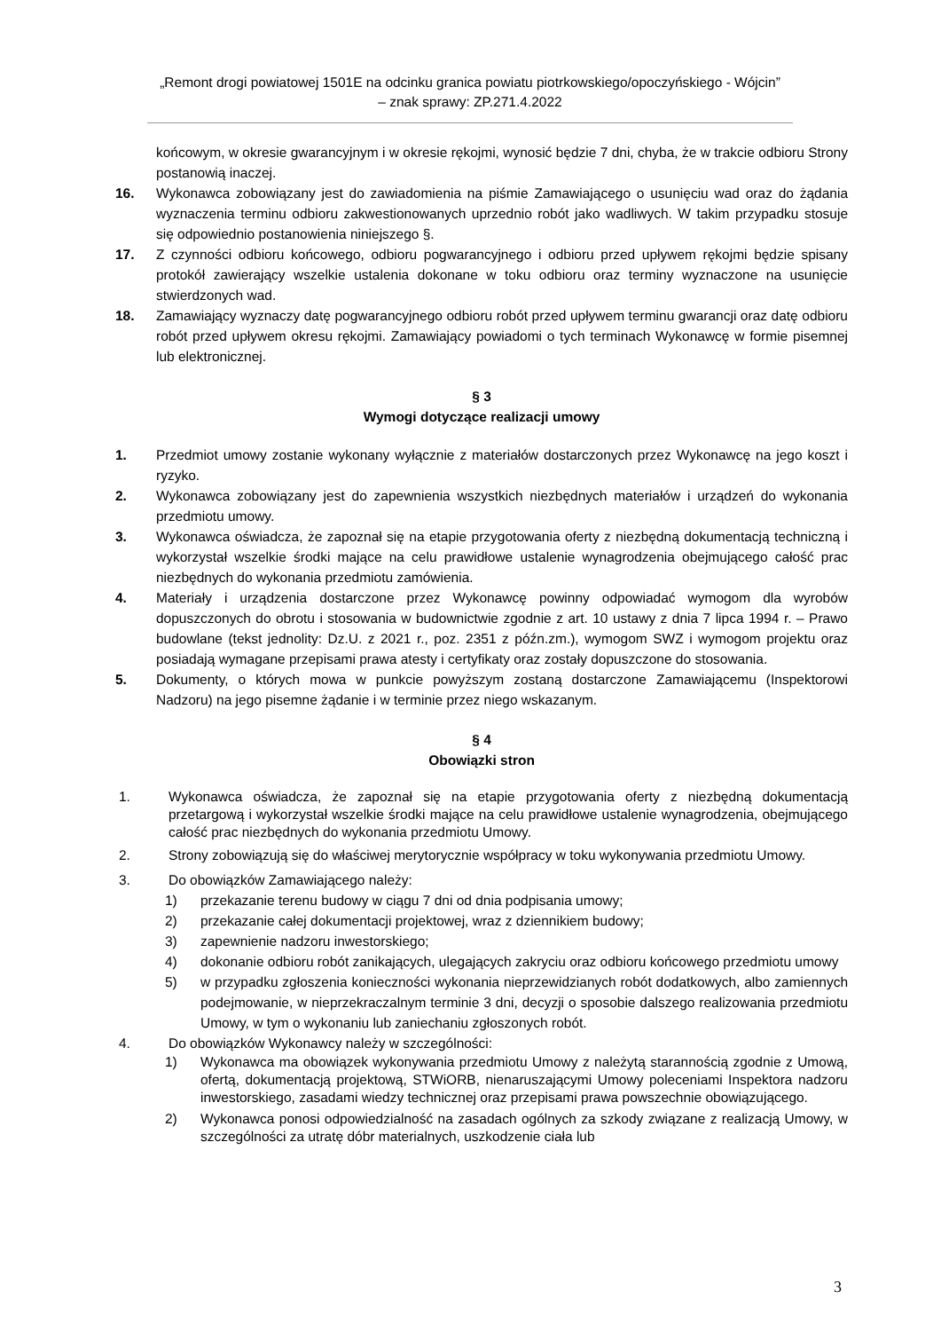„Remont drogi powiatowej 1501E na odcinku granica powiatu piotrkowskiego/opoczyńskiego - Wójcin”
– znak sprawy: ZP.271.4.2022
końcowym, w okresie gwarancyjnym i w okresie rękojmi, wynosić będzie 7 dni, chyba, że w trakcie odbioru Strony postanowią inaczej.
16. Wykonawca zobowiązany jest do zawiadomienia na piśmie Zamawiającego o usunięciu wad oraz do żądania wyznaczenia terminu odbioru zakwestionowanych uprzednio robót jako wadliwych. W takim przypadku stosuje się odpowiednio postanowienia niniejszego §.
17. Z czynności odbioru końcowego, odbioru pogwarancyjnego i odbioru przed upływem rękojmi będzie spisany protokół zawierający wszelkie ustalenia dokonane w toku odbioru oraz terminy wyznaczone na usunięcie stwierdzonych wad.
18. Zamawiający wyznaczy datę pogwarancyjnego odbioru robót przed upływem terminu gwarancji oraz datę odbioru robót przed upływem okresu rękojmi. Zamawiający powiadomi o tych terminach Wykonawcę w formie pisemnej lub elektronicznej.
§ 3
Wymogi dotyczące realizacji umowy
1. Przedmiot umowy zostanie wykonany wyłącznie z materiałów dostarczonych przez Wykonawcę na jego koszt i ryzyko.
2. Wykonawca zobowiązany jest do zapewnienia wszystkich niezbędnych materiałów i urządzeń do wykonania przedmiotu umowy.
3. Wykonawca oświadcza, że zapoznał się na etapie przygotowania oferty z niezbędną dokumentacją techniczną i wykorzystał wszelkie środki mające na celu prawidłowe ustalenie wynagrodzenia obejmującego całość prac niezbędnych do wykonania przedmiotu zamówienia.
4. Materiały i urządzenia dostarczone przez Wykonawcę powinny odpowiadać wymogom dla wyrobów dopuszczonych do obrotu i stosowania w budownictwie zgodnie z art. 10 ustawy z dnia 7 lipca 1994 r. – Prawo budowlane (tekst jednolity: Dz.U. z 2021 r., poz. 2351 z późn.zm.), wymogom SWZ i wymogom projektu oraz posiadają wymagane przepisami prawa atesty i certyfikaty oraz zostały dopuszczone do stosowania.
5. Dokumenty, o których mowa w punkcie powyższym zostaną dostarczone Zamawiającemu (Inspektorowi Nadzoru) na jego pisemne żądanie i w terminie przez niego wskazanym.
§ 4
Obowiązki stron
1. Wykonawca oświadcza, że zapoznał się na etapie przygotowania oferty z niezbędną dokumentacją przetargową i wykorzystał wszelkie środki mające na celu prawidłowe ustalenie wynagrodzenia, obejmującego całość prac niezbędnych do wykonania przedmiotu Umowy.
2. Strony zobowiązują się do właściwej merytorycznie współpracy w toku wykonywania przedmiotu Umowy.
3. Do obowiązków Zamawiającego należy:
1) przekazanie terenu budowy w ciągu 7 dni od dnia podpisania umowy;
2) przekazanie całej dokumentacji projektowej, wraz z dziennikiem budowy;
3) zapewnienie nadzoru inwestorskiego;
4) dokonanie odbioru robót zanikających, ulegających zakryciu oraz odbioru końcowego przedmiotu umowy
5) w przypadku zgłoszenia konieczności wykonania nieprzewidzianych robót dodatkowych, albo zamiennych podejmowanie, w nieprzekraczalnym terminie 3 dni, decyzji o sposobie dalszego realizowania przedmiotu Umowy, w tym o wykonaniu lub zaniechaniu zgłoszonych robót.
4. Do obowiązków Wykonawcy należy w szczególności:
1) Wykonawca ma obowiązek wykonywania przedmiotu Umowy z należytą starannością zgodnie z Umową, ofertą, dokumentacją projektową, STWiORB, nienaruszającymi Umowy poleceniami Inspektora nadzoru inwestorskiego, zasadami wiedzy technicznej oraz przepisami prawa powszechnie obowiązującego.
2) Wykonawca ponosi odpowiedzialność na zasadach ogólnych za szkody związane z realizacją Umowy, w szczególności za utratę dóbr materialnych, uszkodzenie ciała lub
3